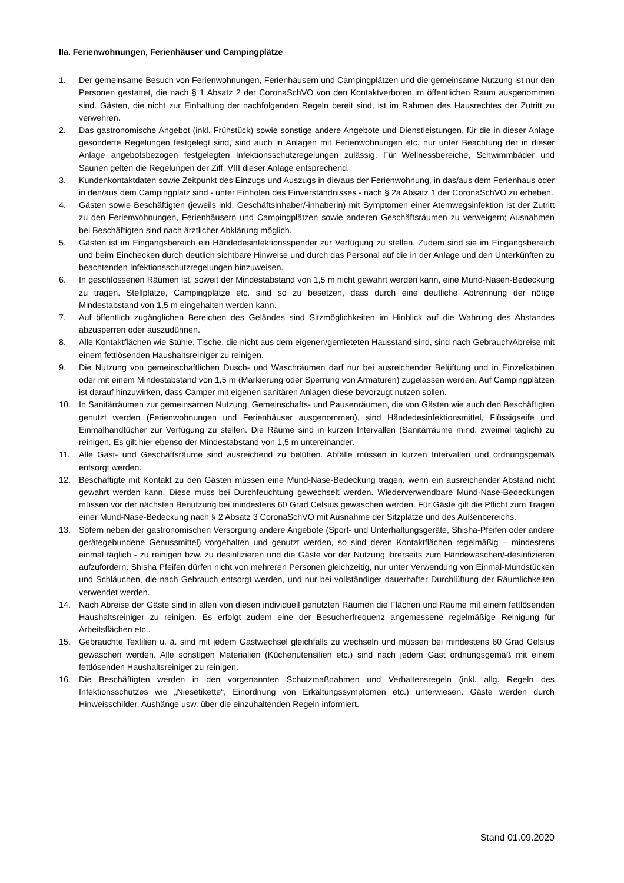IIa. Ferienwohnungen, Ferienhäuser und Campingplätze
1. Der gemeinsame Besuch von Ferienwohnungen, Ferienhäusern und Campingplätzen und die gemeinsame Nutzung ist nur den Personen gestattet, die nach § 1 Absatz 2 der CoronaSchVO von den Kontaktverboten im öffentlichen Raum ausgenommen sind. Gästen, die nicht zur Einhaltung der nachfolgenden Regeln bereit sind, ist im Rahmen des Hausrechtes der Zutritt zu verwehren.
2. Das gastronomische Angebot (inkl. Frühstück) sowie sonstige andere Angebote und Dienstleistungen, für die in dieser Anlage gesonderte Regelungen festgelegt sind, sind auch in Anlagen mit Ferienwohnungen etc. nur unter Beachtung der in dieser Anlage angebotsbezogen festgelegten Infektionsschutzregelungen zulässig. Für Wellnessbereiche, Schwimmbäder und Saunen gelten die Regelungen der Ziff. VIII dieser Anlage entsprechend.
3. Kundenkontaktdaten sowie Zeitpunkt des Einzugs und Auszugs in die/aus der Ferienwohnung, in das/aus dem Ferienhaus oder in den/aus dem Campingplatz sind - unter Einholen des Einverständnisses - nach § 2a Absatz 1 der CoronaSchVO zu erheben.
4. Gästen sowie Beschäftigten (jeweils inkl. Geschäftsinhaber/-inhaberin) mit Symptomen einer Atemwegsinfektion ist der Zutritt zu den Ferienwohnungen, Ferienhäusern und Campingplätzen sowie anderen Geschäftsräumen zu verweigern; Ausnahmen bei Beschäftigten sind nach ärztlicher Abklärung möglich.
5. Gästen ist im Eingangsbereich ein Händedesinfektionsspender zur Verfügung zu stellen. Zudem sind sie im Eingangsbereich und beim Einchecken durch deutlich sichtbare Hinweise und durch das Personal auf die in der Anlage und den Unterkünften zu beachtenden Infektionsschutzregelungen hinzuweisen.
6. In geschlossenen Räumen ist, soweit der Mindestabstand von 1,5 m nicht gewahrt werden kann, eine Mund-Nasen-Bedeckung zu tragen. Stellplätze, Campingplätze etc. sind so zu besetzen, dass durch eine deutliche Abtrennung der nötige Mindestabstand von 1,5 m eingehalten werden kann.
7. Auf öffentlich zugänglichen Bereichen des Geländes sind Sitzmöglichkeiten im Hinblick auf die Wahrung des Abstandes abzusperren oder auszudünnen.
8. Alle Kontaktflächen wie Stühle, Tische, die nicht aus dem eigenen/gemieteten Hausstand sind, sind nach Gebrauch/Abreise mit einem fettlösenden Haushaltsreiniger zu reinigen.
9. Die Nutzung von gemeinschaftlichen Dusch- und Waschräumen darf nur bei ausreichender Belüftung und in Einzelkabinen oder mit einem Mindestabstand von 1,5 m (Markierung oder Sperrung von Armaturen) zugelassen werden. Auf Campingplätzen ist darauf hinzuwirken, dass Camper mit eigenen sanitären Anlagen diese bevorzugt nutzen sollen.
10. In Sanitärräumen zur gemeinsamen Nutzung, Gemeinschafts- und Pausenräumen, die von Gästen wie auch den Beschäftigten genutzt werden (Ferienwohnungen und Ferienhäuser ausgenommen), sind Händedesinfektionsmittel, Flüssigseife und Einmalhandtücher zur Verfügung zu stellen. Die Räume sind in kurzen Intervallen (Sanitärräume mind. zweimal täglich) zu reinigen. Es gilt hier ebenso der Mindestabstand von 1,5 m untereinander.
11. Alle Gast- und Geschäftsräume sind ausreichend zu belüften. Abfälle müssen in kurzen Intervallen und ordnungsgemäß entsorgt werden.
12. Beschäftigte mit Kontakt zu den Gästen müssen eine Mund-Nase-Bedeckung tragen, wenn ein ausreichender Abstand nicht gewahrt werden kann. Diese muss bei Durchfeuchtung gewechselt werden. Wiederverwendbare Mund-Nase-Bedeckungen müssen vor der nächsten Benutzung bei mindestens 60 Grad Celsius gewaschen werden. Für Gäste gilt die Pflicht zum Tragen einer Mund-Nase-Bedeckung nach § 2 Absatz 3 CoronaSchVO mit Ausnahme der Sitzplätze und des Außenbereichs.
13. Sofern neben der gastronomischen Versorgung andere Angebote (Sport- und Unterhaltungsgeräte, Shisha-Pfeifen oder andere gerätegebundene Genussmittel) vorgehalten und genutzt werden, so sind deren Kontaktflächen regelmäßig – mindestens einmal täglich - zu reinigen bzw. zu desinfizieren und die Gäste vor der Nutzung ihrerseits zum Händewaschen/-desinfizieren aufzufordern. Shisha Pfeifen dürfen nicht von mehreren Personen gleichzeitig, nur unter Verwendung von Einmal-Mundstücken und Schläuchen, die nach Gebrauch entsorgt werden, und nur bei vollständiger dauerhafter Durchlüftung der Räumlichkeiten verwendet werden.
14. Nach Abreise der Gäste sind in allen von diesen individuell genutzten Räumen die Flächen und Räume mit einem fettlösenden Haushaltsreiniger zu reinigen. Es erfolgt zudem eine der Besucherfrequenz angemessene regelmäßige Reinigung für Arbeitsflächen etc..
15. Gebrauchte Textilien u. ä. sind mit jedem Gastwechsel gleichfalls zu wechseln und müssen bei mindestens 60 Grad Celsius gewaschen werden. Alle sonstigen Materialien (Küchenutensilien etc.) sind nach jedem Gast ordnungsgemäß mit einem fettlösenden Haushaltsreiniger zu reinigen.
16. Die Beschäftigten werden in den vorgenannten Schutzmaßnahmen und Verhaltensregeln (inkl. allg. Regeln des Infektionsschutzes wie „Niesetikette“, Einordnung von Erkältungssymptomen etc.) unterwiesen. Gäste werden durch Hinweisschilder, Aushänge usw. über die einzuhaltenden Regeln informiert.
Stand 01.09.2020